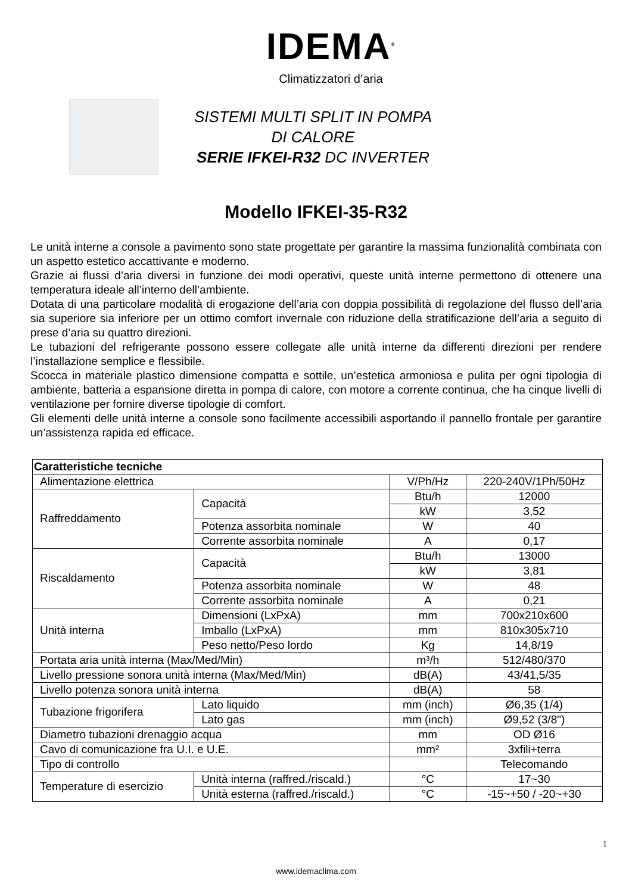IDEMA<sup>®</sup>
Climatizzatori d’aria
SISTEMI MULTI SPLIT IN POMPA
DI CALORE
SERIE IFKEI-R32 DC INVERTER
Modello IFKEI-35-R32
Le unità interne a console a pavimento sono state progettate per garantire la massima funzionalità combinata con un aspetto estetico accattivante e moderno.
Grazie ai flussi d’aria diversi in funzione dei modi operativi, queste unità interne permettono di ottenere una temperatura ideale all’interno dell’ambiente.
Dotata di una particolare modalità di erogazione dell’aria con doppia possibilità di regolazione del flusso dell’aria sia superiore sia inferiore per un ottimo comfort invernale con riduzione della stratificazione dell’aria a seguito di prese d’aria su quattro direzioni.
Le tubazioni del refrigerante possono essere collegate alle unità interne da differenti direzioni per rendere l’installazione semplice e flessibile.
Scocca in materiale plastico dimensione compatta e sottile, un’estetica armoniosa e pulita per ogni tipologia di ambiente, batteria a espansione diretta in pompa di calore, con motore a corrente continua, che ha cinque livelli di ventilazione per fornire diverse tipologie di comfort.
Gli elementi delle unità interne a console sono facilmente accessibili asportando il pannello frontale per garantire un’assistenza rapida ed efficace.
| Caratteristiche tecniche | | | |
| Alimentazione elettrica | | V/Ph/Hz | 220-240V/1Ph/50Hz |
| Raffreddamento | Capacità | Btu/h | 12000 |
| | | kW | 3,52 |
| | Potenza assorbita nominale | W | 40 |
| | Corrente assorbita nominale | A | 0,17 |
| Riscaldamento | Capacità | Btu/h | 13000 |
| | | kW | 3,81 |
| | Potenza assorbita nominale | W | 48 |
| | Corrente assorbita nominale | A | 0,21 |
| Unità interna | Dimensioni (LxPxA) | mm | 700x210x600 |
| | Imballo (LxPxA) | mm | 810x305x710 |
| | Peso netto/Peso lordo | Kg | 14,8/19 |
| Portata aria unità interna (Max/Med/Min) | | m³/h | 512/480/370 |
| Livello pressione sonora unità interna (Max/Med/Min) | | dB(A) | 43/41,5/35 |
| Livello potenza sonora unità interna | | dB(A) | 58 |
| Tubazione frigorifera | Lato liquido | mm (inch) | Ø6,35 (1/4) |
| | Lato gas | mm (inch) | Ø9,52 (3/8") |
| Diametro tubazioni drenaggio acqua | | mm | OD Ø16 |
| Cavo di comunicazione fra U.I. e U.E. | | mm² | 3xfili+terra |
| Tipo di controllo | | | Telecomando |
| Temperature di esercizio | Unità interna (raffred./riscald.) | °C | 17~30 |
| | Unità esterna (raffred./riscald.) | °C | -15~+50 / -20~+30 |
1
www.idemaclima.com